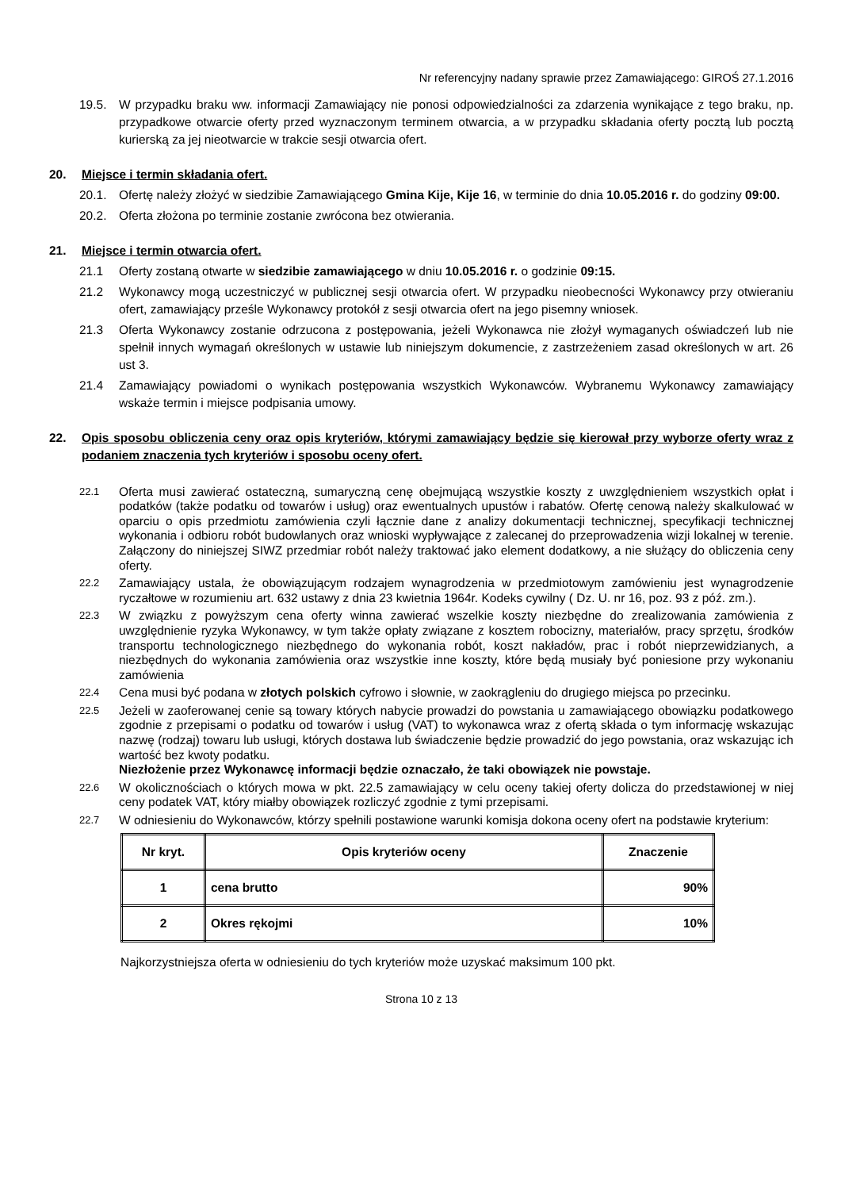Nr referencyjny nadany sprawie przez Zamawiającego: GIROŚ 27.1.2016
19.5. W przypadku braku ww. informacji Zamawiający nie ponosi odpowiedzialności za zdarzenia wynikające z tego braku, np. przypadkowe otwarcie oferty przed wyznaczonym terminem otwarcia, a w przypadku składania oferty pocztą lub pocztą kurierską za jej nieotwarcie w trakcie sesji otwarcia ofert.
20. Miejsce i termin składania ofert.
20.1. Ofertę należy złożyć w siedzibie Zamawiającego Gmina Kije, Kije 16, w terminie do dnia 10.05.2016 r. do godziny 09:00.
20.2. Oferta złożona po terminie zostanie zwrócona bez otwierania.
21. Miejsce i termin otwarcia ofert.
21.1 Oferty zostaną otwarte w siedzibie zamawiającego w dniu 10.05.2016 r. o godzinie 09:15.
21.2 Wykonawcy mogą uczestniczyć w publicznej sesji otwarcia ofert. W przypadku nieobecności Wykonawcy przy otwieraniu ofert, zamawiający prześle Wykonawcy protokół z sesji otwarcia ofert na jego pisemny wniosek.
21.3 Oferta Wykonawcy zostanie odrzucona z postępowania, jeżeli Wykonawca nie złożył wymaganych oświadczeń lub nie spełnił innych wymagań określonych w ustawie lub niniejszym dokumencie, z zastrzeżeniem zasad określonych w art. 26 ust 3.
21.4 Zamawiający powiadomi o wynikach postępowania wszystkich Wykonawców. Wybranemu Wykonawcy zamawiający wskaże termin i miejsce podpisania umowy.
22. Opis sposobu obliczenia ceny oraz opis kryteriów, którymi zamawiający będzie się kierował przy wyborze oferty wraz z podaniem znaczenia tych kryteriów i sposobu oceny ofert.
22.1 Oferta musi zawierać ostateczną, sumaryczną cenę obejmującą wszystkie koszty z uwzględnieniem wszystkich opłat i podatków (także podatku od towarów i usług) oraz ewentualnych upustów i rabatów. Ofertę cenową należy skalkulować w oparciu o opis przedmiotu zamówienia czyli łącznie dane z analizy dokumentacji technicznej, specyfikacji technicznej wykonania i odbioru robót budowlanych oraz wnioski wypływające z zalecanej do przeprowadzenia wizji lokalnej w terenie. Załączony do niniejszej SIWZ przedmiar robót należy traktować jako element dodatkowy, a nie służący do obliczenia ceny oferty.
22.2 Zamawiający ustala, że obowiązującym rodzajem wynagrodzenia w przedmiotowym zamówieniu jest wynagrodzenie ryczałtowe w rozumieniu art. 632 ustawy z dnia 23 kwietnia 1964r. Kodeks cywilny ( Dz. U. nr 16, poz. 93 z póź. zm.).
22.3 W związku z powyższym cena oferty winna zawierać wszelkie koszty niezbędne do zrealizowania zamówienia z uwzględnienie ryzyka Wykonawcy, w tym także opłaty związane z kosztem robocizny, materiałów, pracy sprzętu, środków transportu technologicznego niezbędnego do wykonania robót, koszt nakładów, prac i robót nieprzewidzianych, a niezbędnych do wykonania zamówienia oraz wszystkie inne koszty, które będą musiały być poniesione przy wykonaniu zamówienia
22.4 Cena musi być podana w złotych polskich cyfrowo i słownie, w zaokrągleniu do drugiego miejsca po przecinku.
22.5 Jeżeli w zaoferowanej cenie są towary których nabycie prowadzi do powstania u zamawiającego obowiązku podatkowego zgodnie z przepisami o podatku od towarów i usług (VAT) to wykonawca wraz z ofertą składa o tym informację wskazując nazwę (rodzaj) towaru lub usługi, których dostawa lub świadczenie będzie prowadzić do jego powstania, oraz wskazując ich wartość bez kwoty podatku.
Niezłożenie przez Wykonawcę informacji będzie oznaczało, że taki obowiązek nie powstaje.
22.6 W okolicznościach o których mowa w pkt. 22.5 zamawiający w celu oceny takiej oferty dolicza do przedstawionej w niej ceny podatek VAT, który miałby obowiązek rozliczyć zgodnie z tymi przepisami.
22.7 W odniesieniu do Wykonawców, którzy spełnili postawione warunki komisja dokona oceny ofert na podstawie kryterium:
| Nr kryt. | Opis kryteriów oceny | Znaczenie |
| --- | --- | --- |
| 1 | cena brutto | 90% |
| 2 | Okres rękojmi | 10% |
Najkorzystniejsza oferta w odniesieniu do tych kryteriów może uzyskać maksimum 100 pkt.
Strona 10 z 13